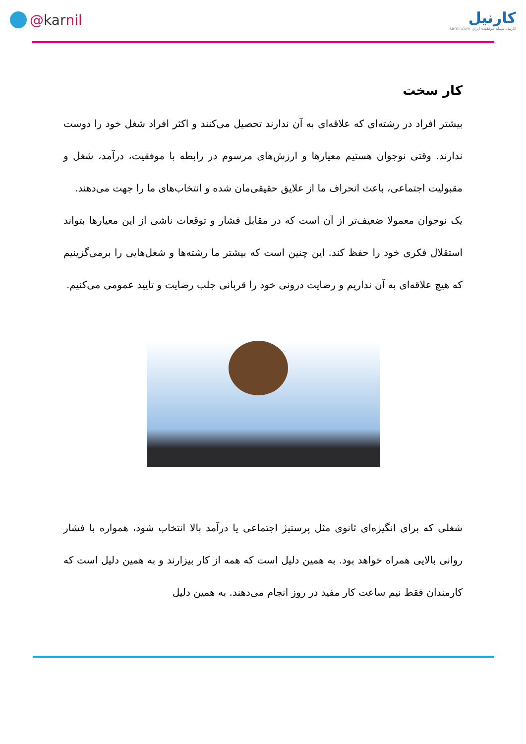@ kar nil
کارنیل
کارنیل،شبکه موفقیت ایران karnil.com
کار سخت
بیشتر افراد در رشته‌ای که علاقه‌ای به آن ندارند تحصیل می‌کنند و اکثر افراد شغل خود را دوست ندارند. وقتی نوجوان هستیم معیارها و ارزش‌های مرسوم در رابطه با موفقیت، درآمد، شغل و مقبولیت اجتماعی، باعث انحراف ما از علایق حقیقی‌مان شده و انتخاب‌های ما را جهت می‌دهند.
یک نوجوان معمولا ضعیف‌تر از آن است که در مقابل فشار و توقعات ناشی از این معیارها بتواند استقلال فکری خود را حفظ کند. این چنین است که بیشتر ما رشته‌ها و شغل‌هایی را برمی‌گزینیم که هیچ علاقه‌ای به آن نداریم و رضایت درونی خود را قربانی جلب رضایت و تایید عمومی می‌کنیم.
شغلی که برای انگیزه‌ای ثانوی مثل پرستیژ اجتماعی یا درآمد بالا انتخاب شود، همواره با فشار روانی بالایی همراه خواهد بود. به همین دلیل است که همه از کار بیزارند و به همین دلیل است که کارمندان فقط نیم ساعت کار مفید در روز انجام می‌دهند. به همین دلیل